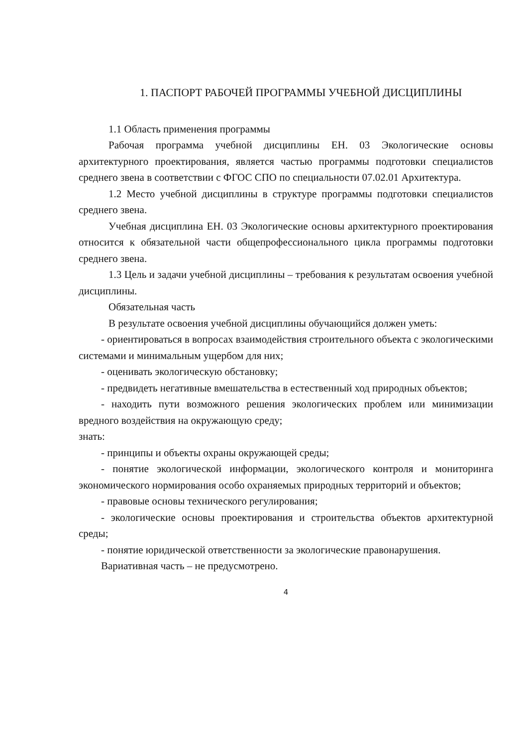1. ПАСПОРТ РАБОЧЕЙ ПРОГРАММЫ УЧЕБНОЙ ДИСЦИПЛИНЫ
1.1 Область применения программы
Рабочая программа учебной дисциплины ЕН. 03 Экологические основы архитектурного проектирования, является частью программы подготовки специалистов среднего звена в соответствии с ФГОС СПО по специальности 07.02.01 Архитектура.
1.2 Место учебной дисциплины в структуре программы подготовки специалистов среднего звена.
Учебная дисциплина ЕН. 03 Экологические основы архитектурного проектирования относится к обязательной части общепрофессионального цикла программы подготовки среднего звена.
1.3 Цель и задачи учебной дисциплины – требования к результатам освоения учебной дисциплины.
Обязательная часть
В результате освоения учебной дисциплины обучающийся должен уметь:
- ориентироваться в вопросах взаимодействия строительного объекта с экологическими системами и минимальным ущербом для них;
- оценивать экологическую обстановку;
- предвидеть негативные вмешательства в естественный ход природных объектов;
- находить пути возможного решения экологических проблем или минимизации вредного воздействия на окружающую среду;
знать:
- принципы и объекты охраны окружающей среды;
- понятие экологической информации, экологического контроля и мониторинга экономического нормирования особо охраняемых природных территорий и объектов;
- правовые основы технического регулирования;
- экологические основы проектирования и строительства объектов архитектурной среды;
- понятие юридической ответственности за экологические правонарушения.
Вариативная часть – не предусмотрено.
4